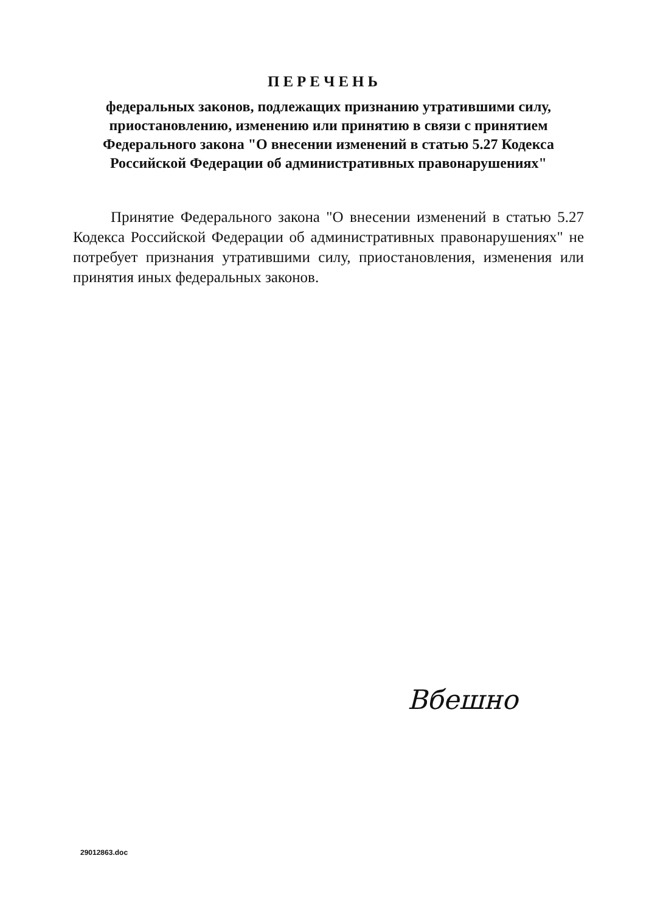ПЕРЕЧЕНЬ
федеральных законов, подлежащих признанию утратившими силу, приостановлению, изменению или принятию в связи с принятием Федерального закона "О внесении изменений в статью 5.27 Кодекса Российской Федерации об административных правонарушениях"
Принятие Федерального закона "О внесении изменений в статью 5.27 Кодекса Российской Федерации об административных правонарушениях" не потребует признания утратившими силу, приостановления, изменения или принятия иных федеральных законов.
Вбешно
29012863.doc